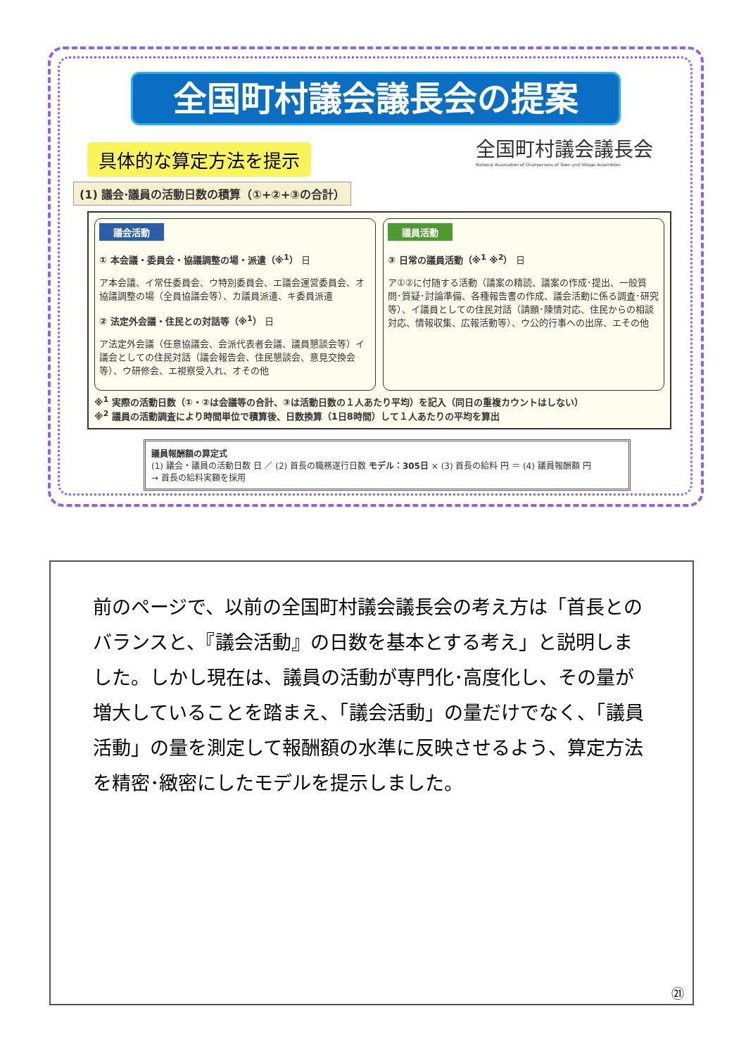全国町村議会議長会の提案
具体的な算定方法を提示
全国町村議会議長会
National Association of Chairpersons of Town and Village Assemblies
(1) 議会·議員の活動日数の積算（①+②+③の合計）
議会活動
① 本会議・委員会・協議調整の場・派遣（※<sup>1</sup>） 日
ア本会議、イ常任委員会、ウ特別委員会、エ議会運営委員会、オ協議調整の場（全員協議会等）、カ議員派遣、キ委員派遣
② 法定外会議・住民との対話等（※<sup>1</sup>） 日
ア法定外会議（任意協議会、会派代表者会議、議員懇談会等）イ議会としての住民対話（議会報告会、住民懇談会、意見交換会等）、ウ研修会、エ視察受入れ、オその他
議員活動
③ 日常の議員活動（※<sup>1</sup> ※<sup>2</sup>） 日
ア①②に付随する活動（議案の精読、議案の作成･提出、一般質問･質疑･討論準備、各種報告書の作成、議会活動に係る調査･研究等）、イ議員としての住民対話（請願･陳情対応、住民からの相談対応、情報収集、広報活動等）、ウ公的行事への出席、エその他
※<sup>1</sup> 実際の活動日数（①・②は会議等の合計、③は活動日数の１人あたり平均）を記入（同日の重複カウントはしない）
※<sup>2</sup> 議員の活動調査により時間単位で積算後、日数換算（1日8時間）して１人あたりの平均を算出
議員報酬額の算定式
(1) 議会・議員の活動日数 日 ／ (2) 首長の職務遂行日数 モデル：305日 × (3) 首長の給料 円 ＝ (4) 議員報酬額 円
→ 首長の給料実額を採用
前のページで、以前の全国町村議会議長会の考え方は「首長とのバランスと、『議会活動』の日数を基本とする考え」と説明しました。しかし現在は、議員の活動が専門化･高度化し、その量が増大していることを踏まえ、「議会活動」の量だけでなく、「議員活動」の量を測定して報酬額の水準に反映させるよう、算定方法を精密･緻密にしたモデルを提示しました。
㉑